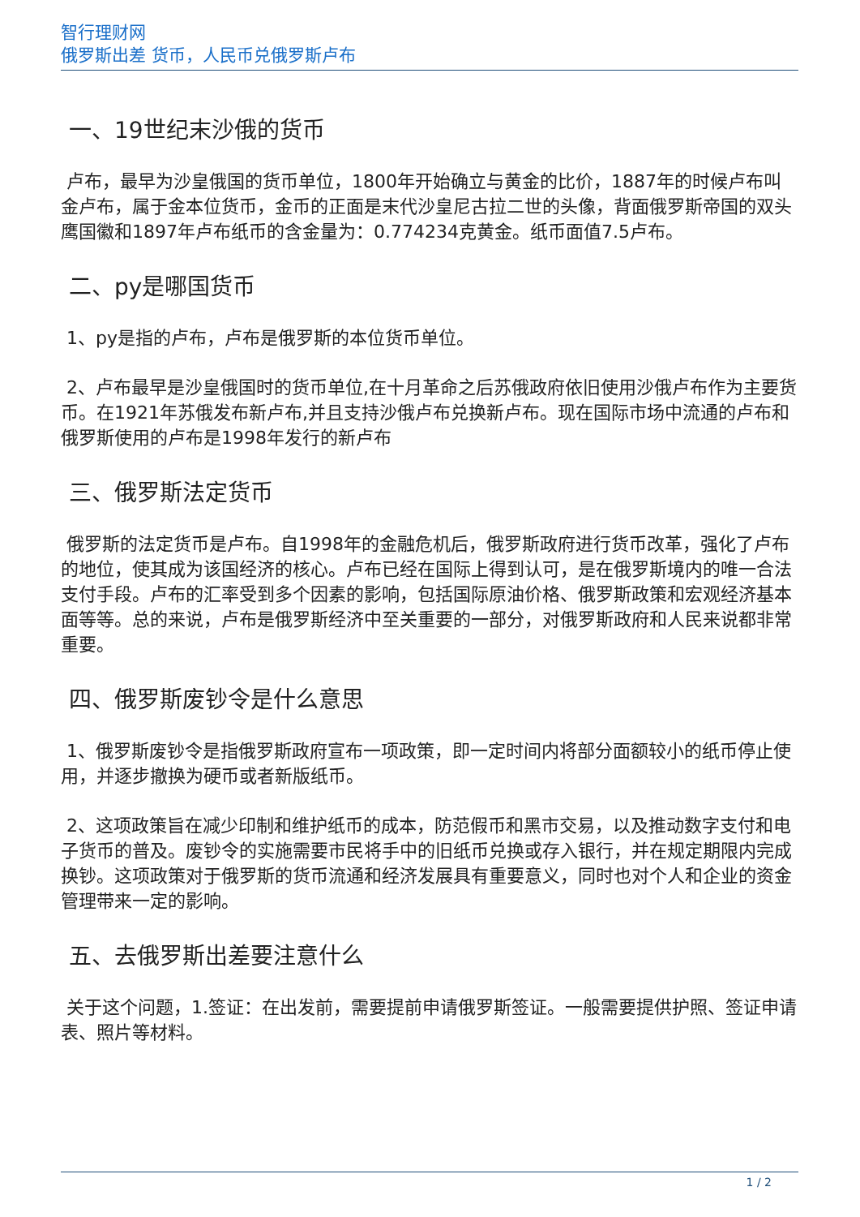智行理财网
俄罗斯出差 货币，人民币兑俄罗斯卢布
一、19世纪末沙俄的货币
卢布，最早为沙皇俄国的货币单位，1800年开始确立与黄金的比价，1887年的时候卢布叫金卢布，属于金本位货币，金币的正面是末代沙皇尼古拉二世的头像，背面俄罗斯帝国的双头鹰国徽和1897年卢布纸币的含金量为：0.774234克黄金。纸币面值7.5卢布。
二、py是哪国货币
1、py是指的卢布，卢布是俄罗斯的本位货币单位。
2、卢布最早是沙皇俄国时的货币单位,在十月革命之后苏俄政府依旧使用沙俄卢布作为主要货币。在1921年苏俄发布新卢布,并且支持沙俄卢布兑换新卢布。现在国际市场中流通的卢布和俄罗斯使用的卢布是1998年发行的新卢布
三、俄罗斯法定货币
俄罗斯的法定货币是卢布。自1998年的金融危机后，俄罗斯政府进行货币改革，强化了卢布的地位，使其成为该国经济的核心。卢布已经在国际上得到认可，是在俄罗斯境内的唯一合法支付手段。卢布的汇率受到多个因素的影响，包括国际原油价格、俄罗斯政策和宏观经济基本面等等。总的来说，卢布是俄罗斯经济中至关重要的一部分，对俄罗斯政府和人民来说都非常重要。
四、俄罗斯废钞令是什么意思
1、俄罗斯废钞令是指俄罗斯政府宣布一项政策，即一定时间内将部分面额较小的纸币停止使用，并逐步撤换为硬币或者新版纸币。
2、这项政策旨在减少印制和维护纸币的成本，防范假币和黑市交易，以及推动数字支付和电子货币的普及。废钞令的实施需要市民将手中的旧纸币兑换或存入银行，并在规定期限内完成换钞。这项政策对于俄罗斯的货币流通和经济发展具有重要意义，同时也对个人和企业的资金管理带来一定的影响。
五、去俄罗斯出差要注意什么
关于这个问题，1.签证：在出发前，需要提前申请俄罗斯签证。一般需要提供护照、签证申请表、照片等材料。
1 / 2